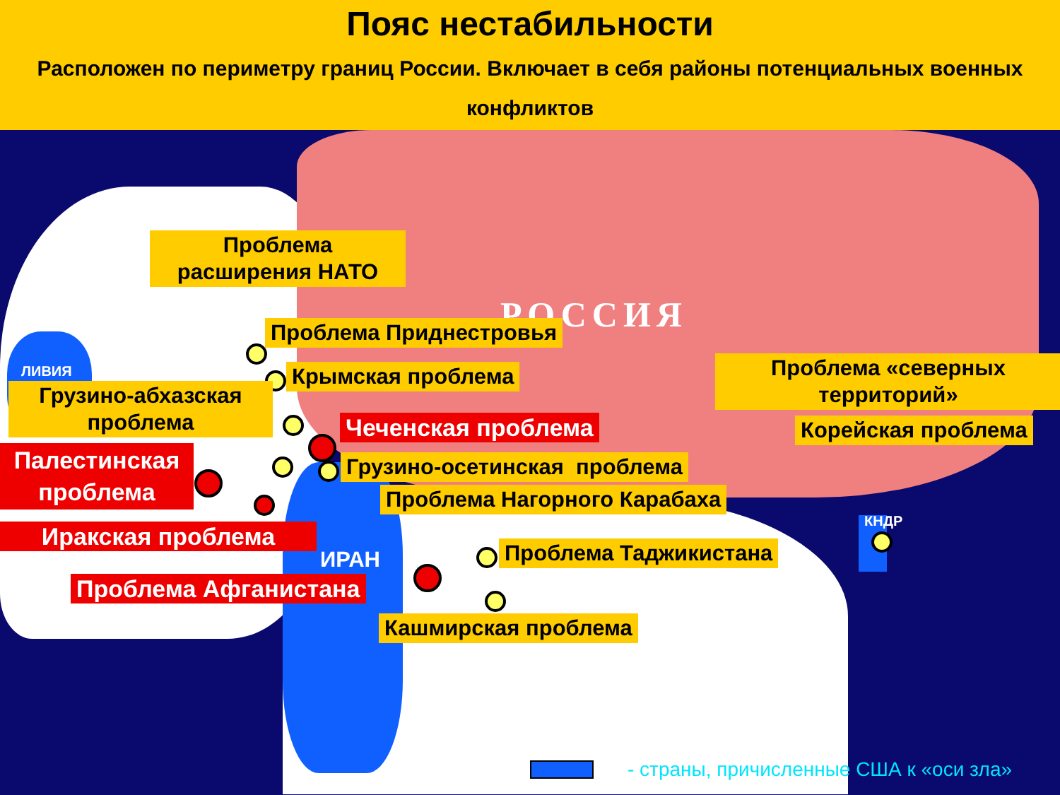Пояс нестабильности
Расположен по периметру границ России. Включает в себя районы потенциальных военных конфликтов
РОССИЯ
Проблема расширения НАТО
Проблема Приднестровья
ЛИВИЯ Крымская проблема
Проблема «северных территорий»
Грузино-абхазская проблема
Чеченская проблема Корейская проблема
Палестинская проблема
Грузино-осетинская проблема
Проблема Нагорного Карабаха
КНДР
Иракская проблема
ИРАН Проблема Таджикистана
Проблема Афганистана
Кашмирская проблема
- страны, причисленные США к «оси зла»